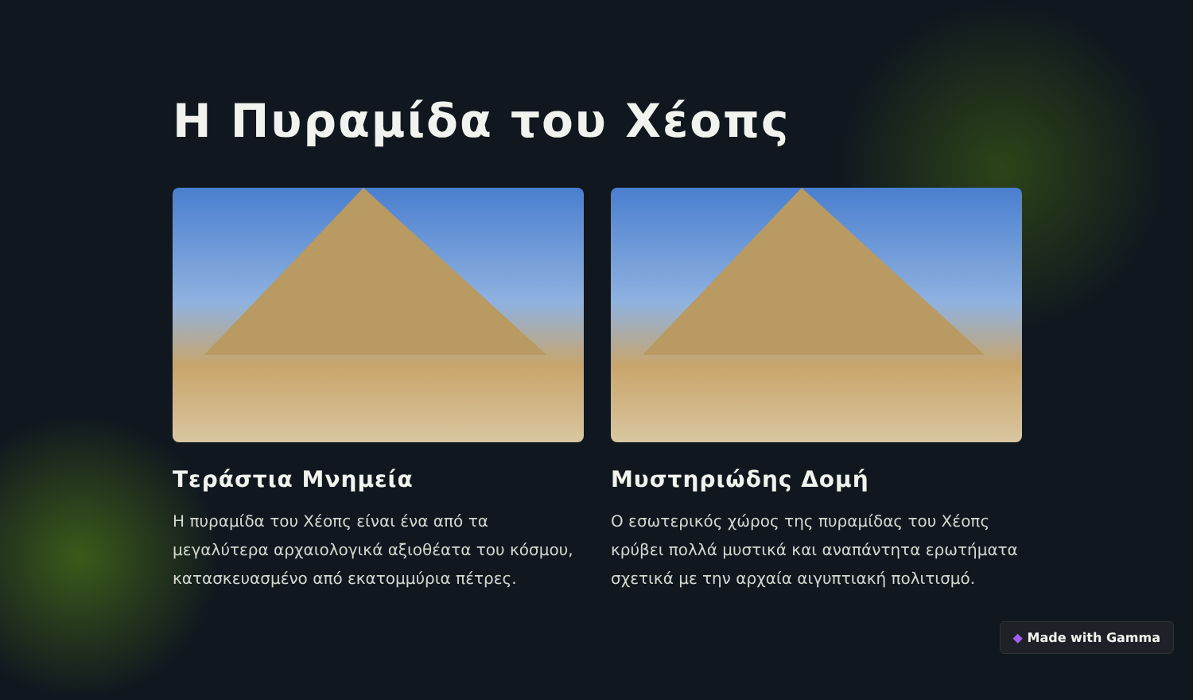Η Πυραμίδα του Χέοπς
Τεράστια Μνημεία
Η πυραμίδα του Χέοπς είναι ένα από τα μεγαλύτερα αρχαιολογικά αξιοθέατα του κόσμου, κατασκευασμένο από εκατομμύρια πέτρες.
Μυστηριώδης Δομή
Ο εσωτερικός χώρος της πυραμίδας του Χέοπς κρύβει πολλά μυστικά και αναπάντητα ερωτήματα σχετικά με την αρχαία αιγυπτιακή πολιτισμό.
◆ Made with Gamma